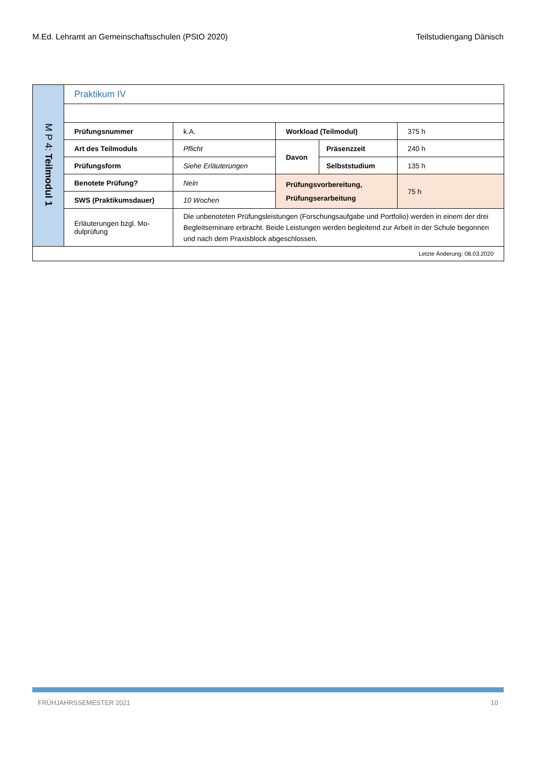M.Ed. Lehramt an Gemeinschaftsschulen (PStO 2020) Teilstudiengang Dänisch
| M P 4: Teilmodul 1 | Praktikum IV | | | | |
| | Prüfungsnummer | k.A. | Workload (Teilmodul) | | 375 h |
| | Art des Teilmoduls | Pflicht | Davon | Präsenzzeit | 240 h |
| | Prüfungsform | Siehe Erläuterungen | | Selbststudium | 135 h |
| | Benotete Prüfung? | Nein | Prüfungsvorbereitung, Prüfungserarbeitung | | 75 h |
| | SWS (Praktikumsdauer) | 10 Wochen | | | |
| | Erläuterungen bzgl. Mo- dulprüfung | Die unbenoteten Prüfungsleistungen (Forschungsaufgabe und Portfolio) werden in einem der drei Begleitseminare erbracht. Beide Leistungen werden begleitend zur Arbeit in der Schule begonnen und nach dem Praxisblock abgeschlossen. | | | |
| Letzte Änderung: 08.03.2020 | | | | | |
FRÜHJAHRSSEMESTER 2021 10